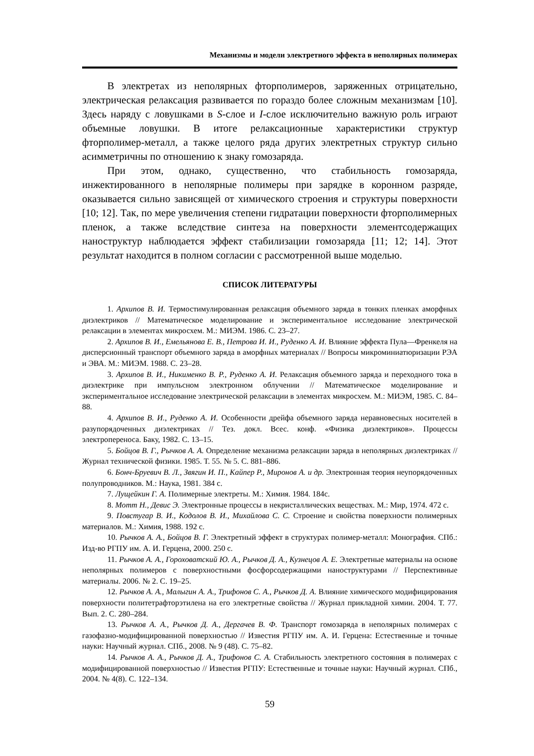Механизмы и модели электретного эффекта в неполярных полимерах
В электретах из неполярных фторполимеров, заряженных отрицательно, электрическая релаксация развивается по гораздо более сложным механизмам [10]. Здесь наряду с ловушками в S-слое и I-слое исключительно важную роль играют объемные ловушки. В итоге релаксационные характеристики структур фторполимер-металл, а также целого ряда других электретных структур сильно асимметричны по отношению к знаку гомозаряда.
При этом, однако, существенно, что стабильность гомозаряда, инжектированного в неполярные полимеры при зарядке в коронном разряде, оказывается сильно зависящей от химического строения и структуры поверхности [10; 12]. Так, по мере увеличения степени гидратации поверхности фторполимерных пленок, а также вследствие синтеза на поверхности элементсодержащих наноструктур наблюдается эффект стабилизации гомозаряда [11; 12; 14]. Этот результат находится в полном согласии с рассмотренной выше моделью.
СПИСОК ЛИТЕРАТУРЫ
1. Архипов В. И. Термостимулированная релаксация объемного заряда в тонких пленках аморфных диэлектриков // Математическое моделирование и экспериментальное исследование электрической релаксации в элементах микросхем. М.: МИЭМ. 1986. С. 23–27.
2. Архипов В. И., Емельянова Е. В., Петрова И. И., Руденко А. И. Влияние эффекта Пула—Френкеля на дисперсионный транспорт объемного заряда в аморфных материалах // Вопросы микроминиатюризации РЭА и ЭВА. М.: МИЭМ. 1988. С. 23–28.
3. Архипов В. И., Никименко В. Р., Руденко А. И. Релаксация объемного заряда и переходного тока в диэлектрике при импульсном электронном облучении // Математическое моделирование и экспериментальное исследование электрической релаксации в элементах микросхем. М.: МИЭМ, 1985. С. 84–88.
4. Архипов В. И., Руденко А. И. Особенности дрейфа объемного заряда неравновесных носителей в разупорядоченных диэлектриках // Тез. докл. Всес. конф. «Физика диэлектриков». Процессы электропереноса. Баку, 1982. С. 13–15.
5. Бойцов В. Г., Рычков А. А. Определение механизма релаксации заряда в неполярных диэлектриках // Журнал технической физики. 1985. Т. 55. № 5. С. 881–886.
6. Бонч-Бруевич В. Л., Звягин И. П., Кайпер Р., Миронов А. и др. Электронная теория неупорядоченных полупроводников. М.: Наука, 1981. 384 с.
7. Лущейкин Г. А. Полимерные электреты. М.: Химия. 1984. 184с.
8. Мотт Н., Девис Э. Электронные процессы в некристаллических веществах. М.: Мир, 1974. 472 с.
9. Повстугар В. И., Кодолов В. И., Михайлова С. С. Строение и свойства поверхности полимерных материалов. М.: Химия, 1988. 192 с.
10. Рычков А. А., Бойцов В. Г. Электретный эффект в структурах полимер-металл: Монография. СПб.: Изд-во РГПУ им. А. И. Герцена, 2000. 250 с.
11. Рычков А. А., Гороховатский Ю. А., Рычков Д. А., Кузнецов А. Е. Электретные материалы на основе неполярных полимеров с поверхностными фосфорсодержащими наноструктурами // Перспективные материалы. 2006. № 2. С. 19–25.
12. Рычков А. А., Малыгин А. А., Трифонов С. А., Рычков Д. А. Влияние химического модифицирования поверхности политетрафторэтилена на его электретные свойства // Журнал прикладной химии. 2004. Т. 77. Вып. 2. С. 280–284.
13. Рычков А. А., Рычков Д. А., Дергачев В. Ф. Транспорт гомозаряда в неполярных полимерах с газофазно-модифицированной поверхностью // Известия РГПУ им. А. И. Герцена: Естественные и точные науки: Научный журнал. СПб., 2008. № 9 (48). С. 75–82.
14. Рычков А. А., Рычков Д. А., Трифонов С. А. Стабильность электретного состояния в полимерах с модифицированной поверхностью // Известия РГПУ: Естественные и точные науки: Научный журнал. СПб., 2004. № 4(8). С. 122–134.
59